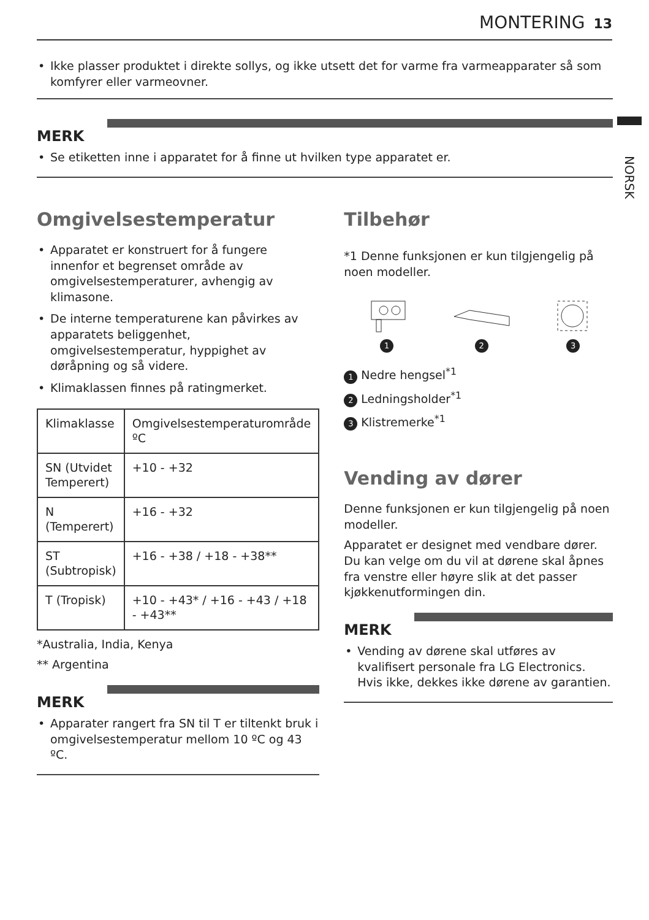MONTERING 13
NORSK
Ikke plasser produktet i direkte sollys, og ikke utsett det for varme fra varmeapparater så som komfyrer eller varmeovner.
MERK
Se etiketten inne i apparatet for å finne ut hvilken type apparatet er.
Omgivelsestemperatur
Apparatet er konstruert for å fungere innenfor et begrenset område av omgivelsestemperaturer, avhengig av klimasone.
De interne temperaturene kan påvirkes av apparatets beliggenhet, omgivelsestemperatur, hyppighet av døråpning og så videre.
Klimaklassen finnes på ratingmerket.
| Klimaklasse | Omgivelsestemperaturområde ºC |
| SN (Utvidet Temperert) | +10 - +32 |
| N (Temperert) | +16 - +32 |
| ST (Subtropisk) | +16 - +38 / +18 - +38** |
| T (Tropisk) | +10 - +43* / +16 - +43 / +18 - +43** |
*Australia, India, Kenya
** Argentina
MERK
Apparater rangert fra SN til T er tiltenkt bruk i omgivelsestemperatur mellom 10 ºC og 43 ºC.
Tilbehør
*1 Denne funksjonen er kun tilgjengelig på noen modeller.
1
2
3
1 Nedre hengsel<sup>*1</sup>
2 Ledningsholder<sup>*1</sup>
3 Klistremerke<sup>*1</sup>
Vending av dører
Denne funksjonen er kun tilgjengelig på noen modeller.
Apparatet er designet med vendbare dører. Du kan velge om du vil at dørene skal åpnes fra venstre eller høyre slik at det passer kjøkkenutformingen din.
MERK
Vending av dørene skal utføres av kvalifisert personale fra LG Electronics. Hvis ikke, dekkes ikke dørene av garantien.